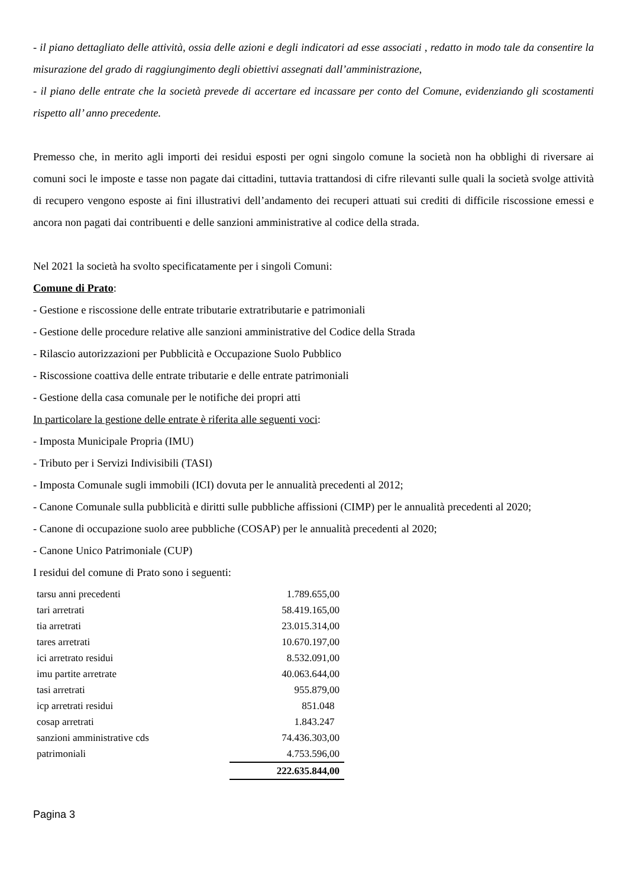- il piano dettagliato delle attività, ossia delle azioni e degli indicatori ad esse associati , redatto in modo tale da consentire la misurazione del grado di raggiungimento degli obiettivi assegnati dall’amministrazione,
- il piano delle entrate che la società prevede di accertare ed incassare per conto del Comune, evidenziando gli scostamenti rispetto all’ anno precedente.
Premesso che, in merito agli importi dei residui esposti per ogni singolo comune la società non ha obblighi di riversare ai comuni soci le imposte e tasse non pagate dai cittadini, tuttavia trattandosi di cifre rilevanti sulle quali la società svolge attività di recupero vengono esposte ai fini illustrativi dell’andamento dei recuperi attuati sui crediti di difficile riscossione emessi e ancora non pagati dai contribuenti e delle sanzioni amministrative al codice della strada.
Nel 2021 la società ha svolto specificatamente per i singoli Comuni:
Comune di Prato:
- Gestione e riscossione delle entrate tributarie extratributarie e patrimoniali
- Gestione delle procedure relative alle sanzioni amministrative del Codice della Strada
- Rilascio autorizzazioni per Pubblicità e Occupazione Suolo Pubblico
- Riscossione coattiva delle entrate tributarie e delle entrate patrimoniali
- Gestione della casa comunale per le notifiche dei propri atti
In particolare la gestione delle entrate è riferita alle seguenti voci:
- Imposta Municipale Propria (IMU)
- Tributo per i Servizi Indivisibili (TASI)
- Imposta Comunale sugli immobili (ICI) dovuta per le annualità precedenti al 2012;
- Canone Comunale sulla pubblicità e diritti sulle pubbliche affissioni (CIMP) per le annualità precedenti al 2020;
- Canone di occupazione suolo aree pubbliche (COSAP) per le annualità precedenti al 2020;
- Canone Unico Patrimoniale (CUP)
I residui del comune di Prato sono i seguenti:
| tarsu anni precedenti | 1.789.655,00 |
| tari arretrati | 58.419.165,00 |
| tia arretrati | 23.015.314,00 |
| tares arretrati | 10.670.197,00 |
| ici arretrato residui | 8.532.091,00 |
| imu partite arretrate | 40.063.644,00 |
| tasi arretrati | 955.879,00 |
| icp arretrati residui | 851.048 |
| cosap arretrati | 1.843.247 |
| sanzioni amministrative cds | 74.436.303,00 |
| patrimoniali | 4.753.596,00 |
| | 222.635.844,00 |
Pagina 3